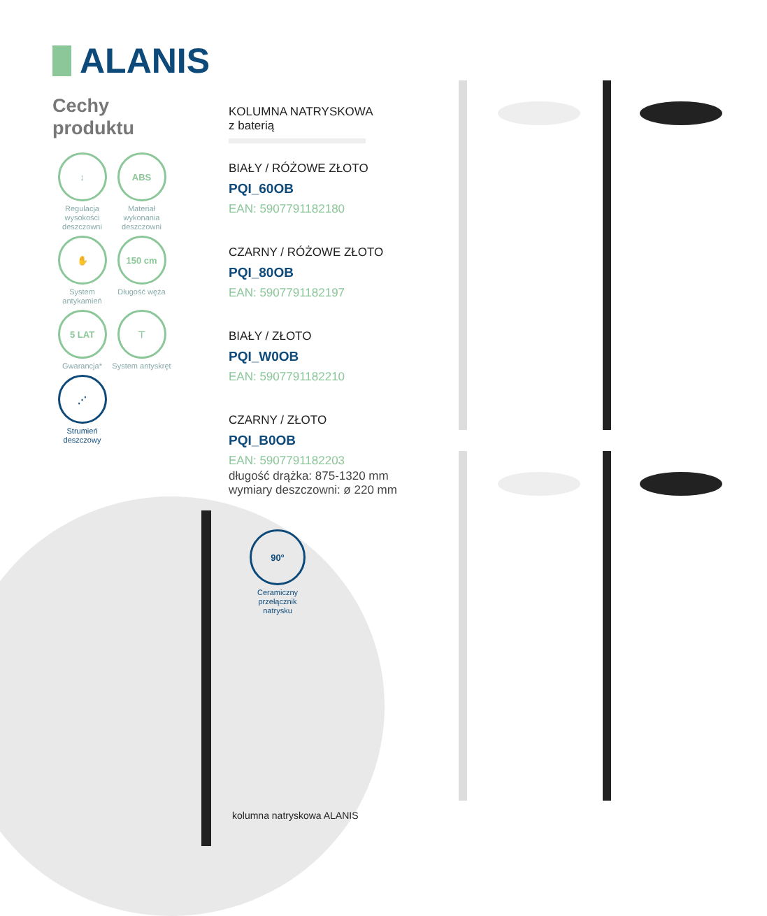ALANIS
Cechy
produktu
↕
Regulacja wysokości deszczowni
ABS
Materiał wykonania deszczowni
✋
System antykamień
150 cm
Długość węża
5 LAT
Gwarancja*
⊤
System antyskręt
⋰
Strumień deszczowy
KOLUMNA NATRYSKOWA
z baterią
BIAŁY / RÓŻOWE ZŁOTO
PQI_60OB
EAN: 5907791182180
CZARNY / RÓŻOWE ZŁOTO
PQI_80OB
EAN: 5907791182197
BIAŁY / ZŁOTO
PQI_W0OB
EAN: 5907791182210
CZARNY / ZŁOTO
PQI_B0OB
EAN: 5907791182203
długość drążka: 875-1320 mm
wymiary deszczowni: ø 220 mm
90°
Ceramiczny przełącznik natrysku
kolumna natryskowa ALANIS